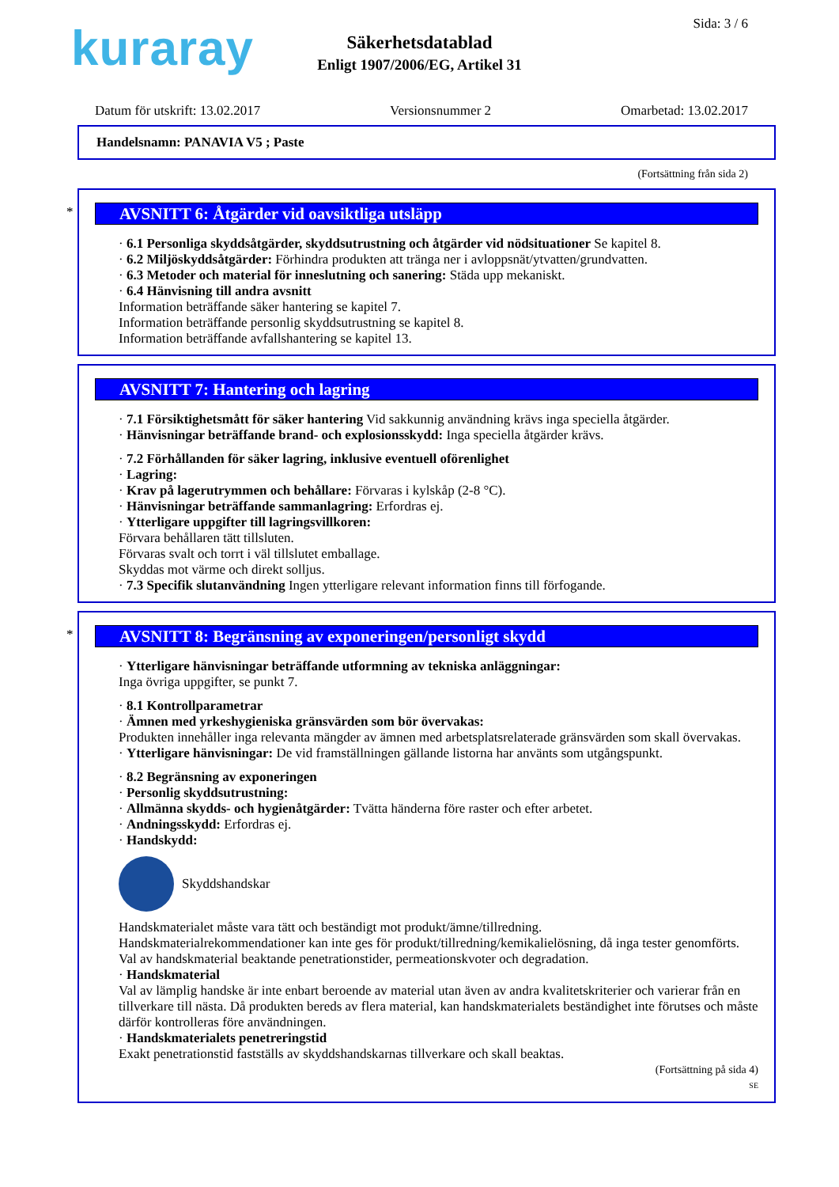kuraray Sida: 3 / 6
Säkerhetsdatablad
Enligt 1907/2006/EG, Artikel 31
Datum för utskrift: 13.02.2017 Versionsnummer 2 Omarbetad: 13.02.2017
Handelsnamn: PANAVIA V5 ; Paste
(Fortsättning från sida 2)
*
AVSNITT 6: Åtgärder vid oavsiktliga utsläpp
· 6.1 Personliga skyddsåtgärder, skyddsutrustning och åtgärder vid nödsituationer Se kapitel 8.
· 6.2 Miljöskyddsåtgärder: Förhindra produkten att tränga ner i avloppsnät/ytvatten/grundvatten.
· 6.3 Metoder och material för inneslutning och sanering: Städa upp mekaniskt.
· 6.4 Hänvisning till andra avsnitt
Information beträffande säker hantering se kapitel 7.
Information beträffande personlig skyddsutrustning se kapitel 8.
Information beträffande avfallshantering se kapitel 13.
AVSNITT 7: Hantering och lagring
· 7.1 Försiktighetsmått för säker hantering Vid sakkunnig användning krävs inga speciella åtgärder.
· Hänvisningar beträffande brand- och explosionsskydd: Inga speciella åtgärder krävs.
· 7.2 Förhållanden för säker lagring, inklusive eventuell oförenlighet
· Lagring:
· Krav på lagerutrymmen och behållare: Förvaras i kylskåp (2-8 °C).
· Hänvisningar beträffande sammanlagring: Erfordras ej.
· Ytterligare uppgifter till lagringsvillkoren:
Förvara behållaren tätt tillsluten.
Förvaras svalt och torrt i väl tillslutet emballage.
Skyddas mot värme och direkt solljus.
· 7.3 Specifik slutanvändning Ingen ytterligare relevant information finns till förfogande.
*
AVSNITT 8: Begränsning av exponeringen/personligt skydd
· Ytterligare hänvisningar beträffande utformning av tekniska anläggningar:
Inga övriga uppgifter, se punkt 7.
· 8.1 Kontrollparametrar
· Ämnen med yrkeshygieniska gränsvärden som bör övervakas:
Produkten innehåller inga relevanta mängder av ämnen med arbetsplatsrelaterade gränsvärden som skall övervakas.
· Ytterligare hänvisningar: De vid framställningen gällande listorna har använts som utgångspunkt.
· 8.2 Begränsning av exponeringen
· Personlig skyddsutrustning:
· Allmänna skydds- och hygienåtgärder: Tvätta händerna före raster och efter arbetet.
· Andningsskydd: Erfordras ej.
· Handskydd:
Skyddshandskar
Handskmaterialet måste vara tätt och beständigt mot produkt/ämne/tillredning.
Handskmaterialrekommendationer kan inte ges för produkt/tillredning/kemikalielösning, då inga tester genomförts.
Val av handskmaterial beaktande penetrationstider, permeationskvoter och degradation.
· Handskmaterial
Val av lämplig handske är inte enbart beroende av material utan även av andra kvalitetskriterier och varierar från en tillverkare till nästa. Då produkten bereds av flera material, kan handskmaterialets beständighet inte förutses och måste därför kontrolleras före användningen.
· Handskmaterialets penetreringstid
Exakt penetrationstid fastställs av skyddshandskarnas tillverkare och skall beaktas.
(Fortsättning på sida 4)
SE